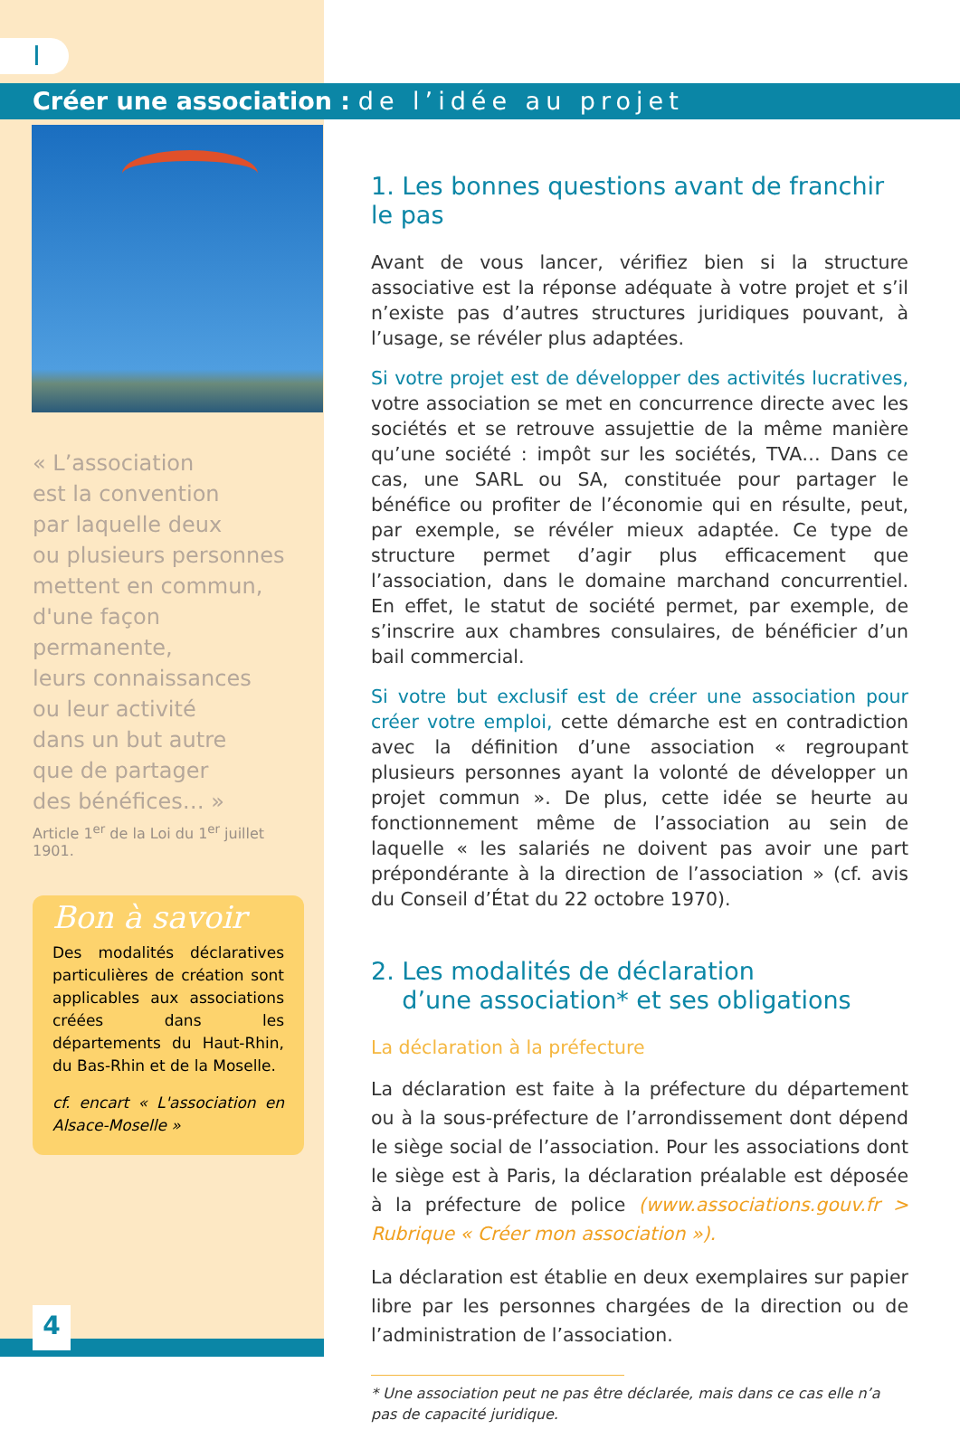I
Créer une association : de l’idée au projet
« L’association
est la convention
par laquelle deux
ou plusieurs personnes
mettent en commun,
d'une façon
permanente,
leurs connaissances
ou leur activité
dans un but autre
que de partager
des bénéfices… »
Article 1<sup>er</sup> de la Loi du 1<sup>er</sup> juillet 1901.
Bon à savoir
Des modalités déclaratives particulières de création sont applicables aux associations créées dans les départements du Haut-Rhin, du Bas-Rhin et de la Moselle.
cf. encart « L'association en Alsace-Moselle »
1. Les bonnes questions avant de franchir le pas
Avant de vous lancer, vérifiez bien si la structure associative est la réponse adéquate à votre projet et s’il n’existe pas d’autres structures juridiques pouvant, à l’usage, se révéler plus adaptées.
Si votre projet est de développer des activités lucratives, votre association se met en concurrence directe avec les sociétés et se retrouve assujettie de la même manière qu’une société : impôt sur les sociétés, TVA… Dans ce cas, une SARL ou SA, constituée pour partager le bénéfice ou profiter de l’économie qui en résulte, peut, par exemple, se révéler mieux adaptée. Ce type de structure permet d’agir plus efficacement que l’association, dans le domaine marchand concurrentiel. En effet, le statut de société permet, par exemple, de s’inscrire aux chambres consulaires, de bénéficier d’un bail commercial.
Si votre but exclusif est de créer une association pour créer votre emploi, cette démarche est en contradiction avec la définition d’une association « regroupant plusieurs personnes ayant la volonté de développer un projet commun ». De plus, cette idée se heurte au fonctionnement même de l’association au sein de laquelle « les salariés ne doivent pas avoir une part prépondérante à la direction de l’association » (cf. avis du Conseil d’État du 22 octobre 1970).
2. Les modalités de déclaration
d’une association* et ses obligations
La déclaration à la préfecture
La déclaration est faite à la préfecture du département ou à la sous-préfecture de l’arrondissement dont dépend le siège social de l’association. Pour les associations dont le siège est à Paris, la déclaration préalable est déposée à la préfecture de police (www.associations.gouv.fr > Rubrique « Créer mon association »).
La déclaration est établie en deux exemplaires sur papier libre par les personnes chargées de la direction ou de l’administration de l’association.
* Une association peut ne pas être déclarée, mais dans ce cas elle n’a pas de capacité juridique.
4